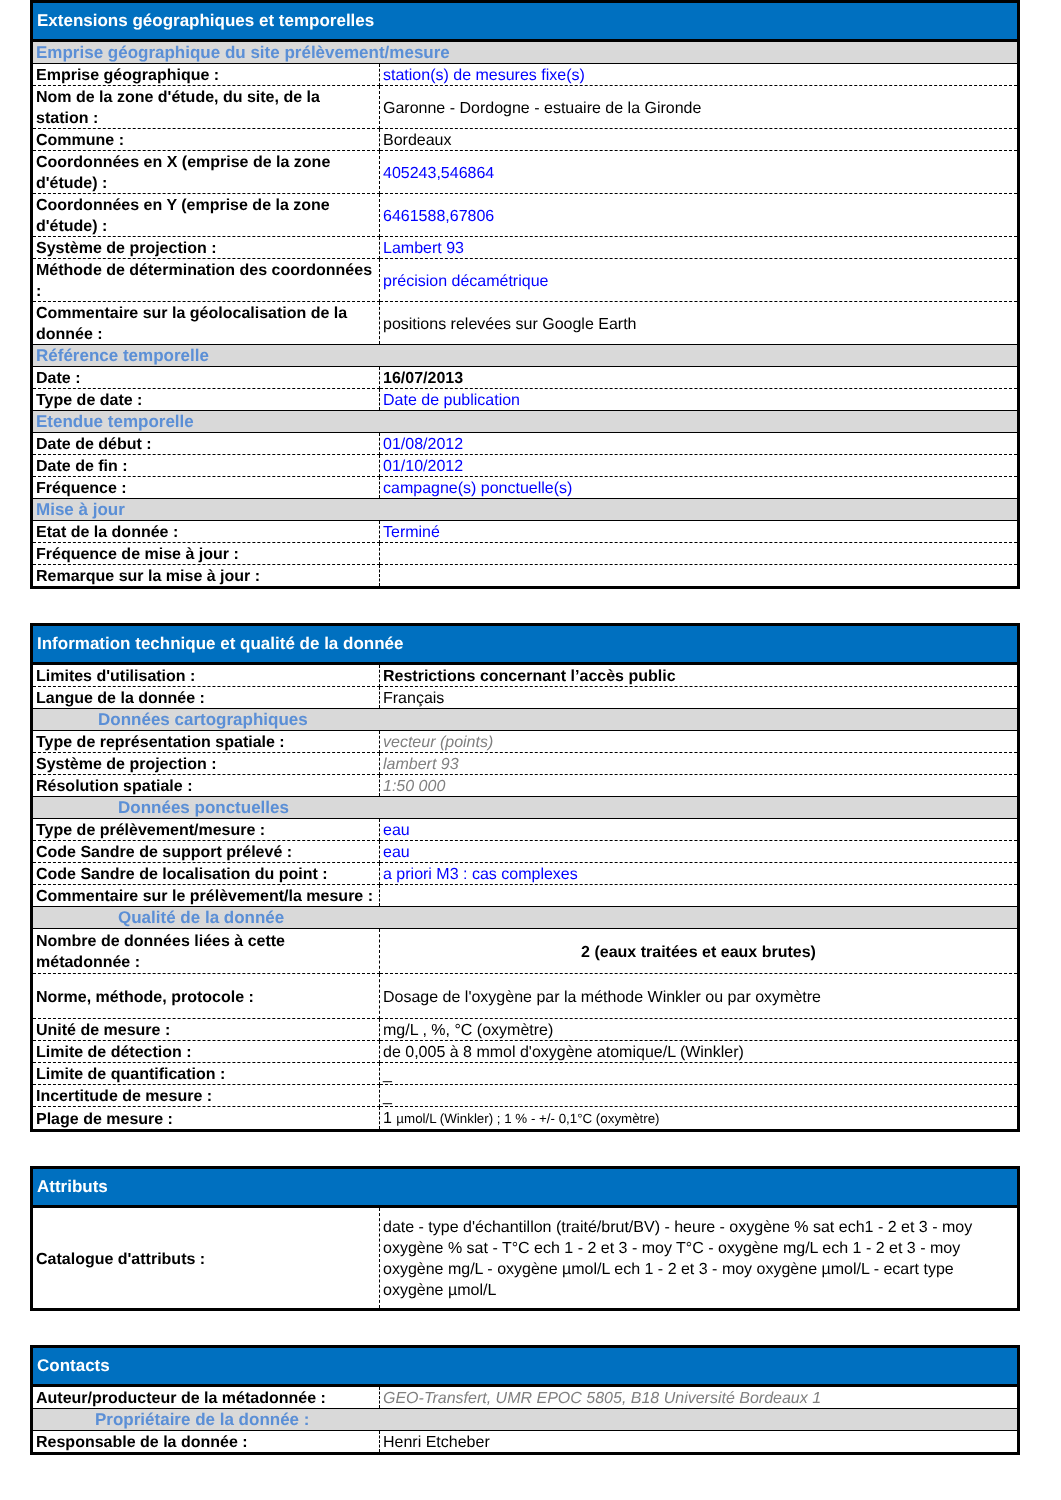| Extensions géographiques et temporelles | |
| --- | --- |
| Emprise géographique du site prélèvement/mesure | |
| Emprise géographique : | station(s) de mesures fixe(s) |
| Nom de la zone d'étude, du site, de la station : | Garonne - Dordogne - estuaire de la Gironde |
| Commune : | Bordeaux |
| Coordonnées en X (emprise de la zone d'étude) : | 405243,546864 |
| Coordonnées en Y (emprise de la zone d'étude) : | 6461588,67806 |
| Système de projection : | Lambert 93 |
| Méthode de détermination des coordonnées : | précision décamétrique |
| Commentaire sur la géolocalisation de la donnée : | positions relevées sur Google Earth |
| Référence temporelle | |
| Date : | 16/07/2013 |
| Type de date : | Date de publication |
| Etendue temporelle | |
| Date de début : | 01/08/2012 |
| Date de fin : | 01/10/2012 |
| Fréquence : | campagne(s) ponctuelle(s) |
| Mise à jour | |
| Etat de la donnée : | Terminé |
| Fréquence de mise à jour : | |
| Remarque sur la mise à jour : | |
| Information technique et qualité de la donnée | |
| --- | --- |
| Limites d'utilisation : | Restrictions concernant l’accès public |
| Langue de la donnée : | Français |
| Données cartographiques | |
| Type de représentation spatiale : | vecteur (points) |
| Système de projection : | lambert 93 |
| Résolution spatiale : | 1:50 000 |
| Données ponctuelles | |
| Type de prélèvement/mesure : | eau |
| Code Sandre de support prélevé : | eau |
| Code Sandre de localisation du point : | a priori M3 : cas complexes |
| Commentaire sur le prélèvement/la mesure : | |
| Qualité de la donnée | |
| Nombre de données liées à cette métadonnée : | 2 (eaux traitées et eaux brutes) |
| Norme, méthode, protocole : | Dosage de l'oxygène par la méthode Winkler ou par oxymètre |
| Unité de mesure : | mg/L , %, °C (oxymètre) |
| Limite de détection : | de 0,005 à 8 mmol d'oxygène atomique/L (Winkler) |
| Limite de quantification : | _ |
| Incertitude de mesure : | _ |
| Plage de mesure : | 1 µmol/L (Winkler) ; 1 % - +/- 0,1°C (oxymètre) |
| Attributs | |
| --- | --- |
| Catalogue d'attributs : | date - type d'échantillon (traité/brut/BV) - heure - oxygène % sat ech1 - 2 et 3 - moy oxygène % sat - T°C ech 1 - 2 et 3 - moy T°C - oxygène mg/L ech 1 - 2 et 3 - moy oxygène mg/L - oxygène µmol/L ech 1 - 2 et 3 - moy oxygène µmol/L - ecart type oxygène µmol/L |
| Contacts | |
| --- | --- |
| Auteur/producteur de la métadonnée : | GEO-Transfert, UMR EPOC 5805, B18 Université Bordeaux 1 |
| Propriétaire de la donnée : | |
| Responsable de la donnée : | Henri Etcheber |